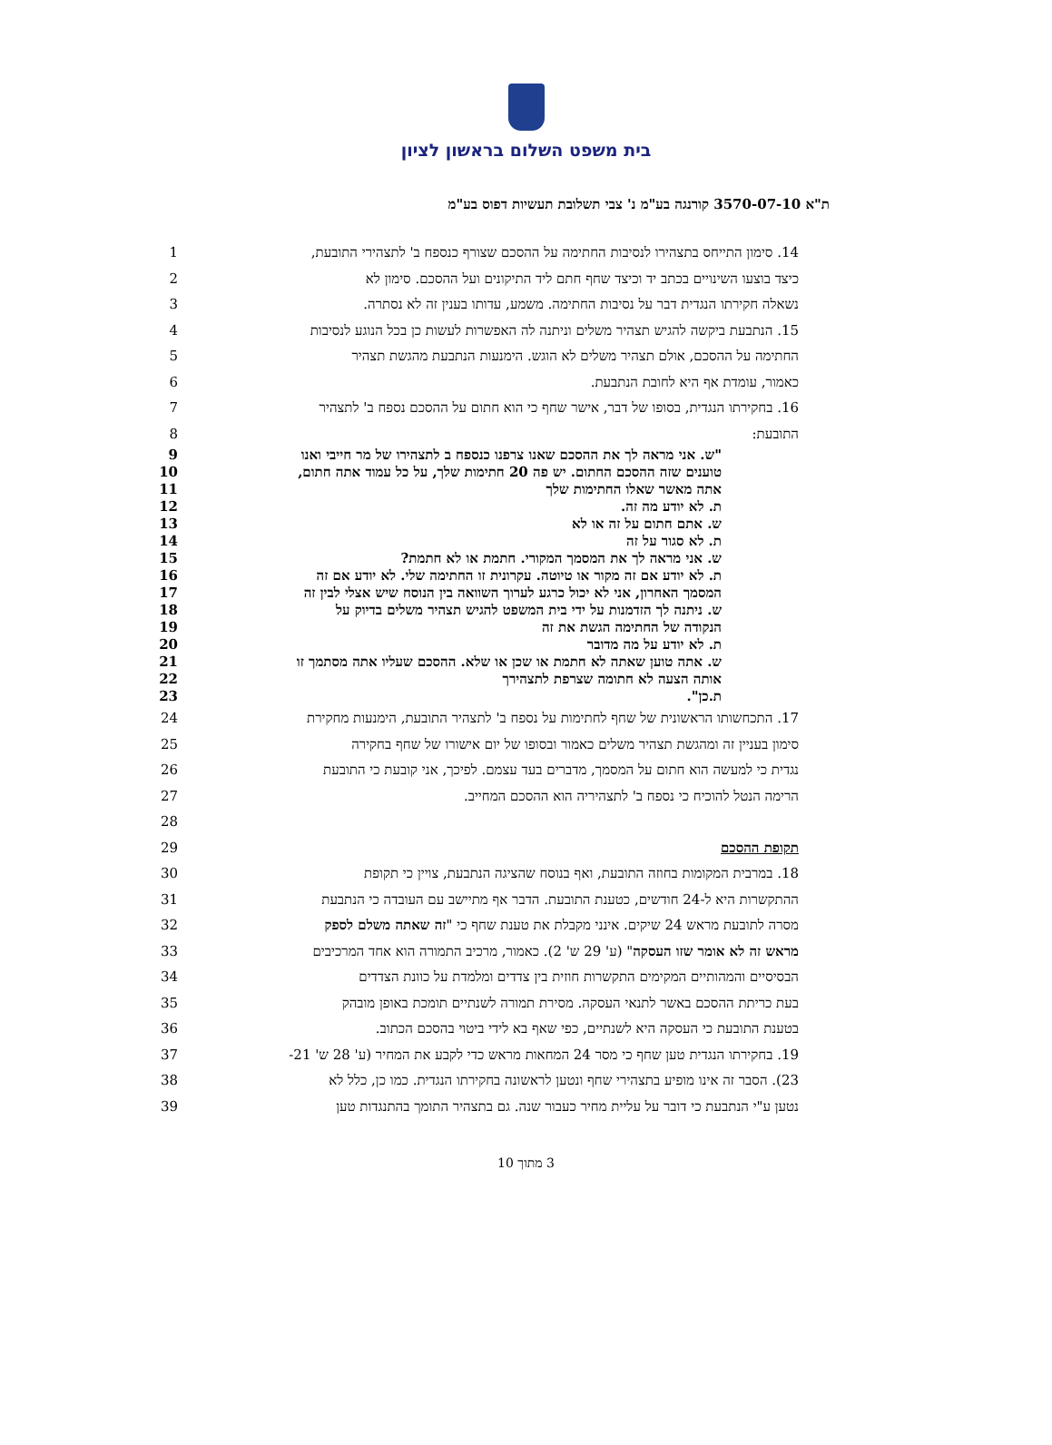בית משפט השלום בראשון לציון
ת"א 3570-07-10 קורנגה בע"מ נ' צבי תשלובת תעשיות דפוס בע"מ
1 14. סימון התייחס בתצהירו לנסיבות החתימה על ההסכם שצורף כנספח ב' לתצהירי התובעת,
2 כיצד בוצעו השינויים בכתב יד וכיצד שחף חתם ליד התיקונים ועל ההסכם. סימון לא
3 נשאלה חקירתו הנגדית דבר על נסיבות החתימה. משמע, עדותו בענין זה לא נסתרה.
4 15. הנתבעת ביקשה להגיש תצהיר משלים וניתנה לה האפשרות לעשות כן בכל הנוגע לנסיבות
5 החתימה על ההסכם, אולם תצהיר משלים לא הוגש. הימנעות הנתבעת מהגשת תצהיר
6 כאמור, עומדת אף היא לחובת הנתבעת.
7 16. בחקירתו הנגדית, בסופו של דבר, אישר שחף כי הוא חתום על ההסכם נספח ב' לתצהיר
8 התובעת:
9 "ש. אני מראה לך את ההסכם שאנו צרפנו כנספח ב לתצהירו של מר חייבי ואנו
10 טוענים שזה ההסכם החתום. יש פה 20 חתימות שלך, על כל עמוד אתה חתום,
11 אתה מאשר שאלו החתימות שלך
12 ת. לא יודע מה זה.
13 ש. אתם חתום על זה או לא
14 ת. לא סגור על זה
15 ש. אני מראה לך את המסמך המקורי. חתמת או לא חתמת?
16 ת. לא יודע אם זה מקור או טיוטה. עקרונית זו החתימה שלי. לא יודע אם זה
17 המסמך האחרון, אני לא יכול כרגע לערוך השוואה בין הנוסח שיש אצלי לבין זה
18 ש. ניתנה לך הזדמנות על ידי בית המשפט להגיש תצהיר משלים בדיוק על
19 הנקודה של החתימה הגשת את זה
20 ת. לא יודע על מה מדובר
21 ש. אתה טוען שאתה לא חתמת או שכן או שלא. ההסכם שעליו אתה מסתמך זו
22 אותה הצעה לא חתומה שצרפת לתצהירך
23 ת.כן".
24 17. התכחשותו הראשונית של שחף לחתימות על נספח ב' לתצהיר התובעת, הימנעות מחקירת
25 סימון בעניין זה ומהגשת תצהיר משלים כאמור ובסופו של יום אישורו של שחף בחקירה
26 נגדית כי למעשה הוא חתום על המסמך, מדברים בעד עצמם. לפיכך, אני קובעת כי התובעת
27 הרימה הנטל להוכיח כי נספח ב' לתצהיריה הוא ההסכם המחייב.
28
29 תקופת ההסכם
30 18. במרבית המקומות בחוזה התובעת, ואף בנוסח שהציגה הנתבעת, צויין כי תקופת
31 ההתקשרות היא ל-24 חודשים, כטענת התובעת. הדבר אף מתיישב עם העובדה כי הנתבעת
32 מסרה לתובעת מראש 24 שיקים. אינני מקבלת את טענת שחף כי "זה שאתה משלם לספק
33 מראש זה לא אומר שזו העסקה" (ע' 29 ש' 2). כאמור, מרכיב התמורה הוא אחד המרכיבים
34 הבסיסיים והמהותיים המקימים התקשרות חוזית בין צדדים ומלמדת על כוונת הצדדים
35 בעת כריתת ההסכם באשר לתנאי העסקה. מסירת תמורה לשנתיים תומכת באופן מובהק
36 בטענת התובעת כי העסקה היא לשנתיים, כפי שאף בא לידי ביטוי בהסכם הכתוב.
37 19. בחקירתו הנגדית טען שחף כי מסר 24 המחאות מראש כדי לקבע את המחיר (ע' 28 ש' 21-
38 23). הסבר זה אינו מופיע בתצהירי שחף ונטען לראשונה בחקירתו הנגדית. כמו כן, כלל לא
39 נטען ע"י הנתבעת כי דובר על עליית מחיר כעבור שנה. גם בתצהיר התומך בהתנגדות טען
3 מתוך 10